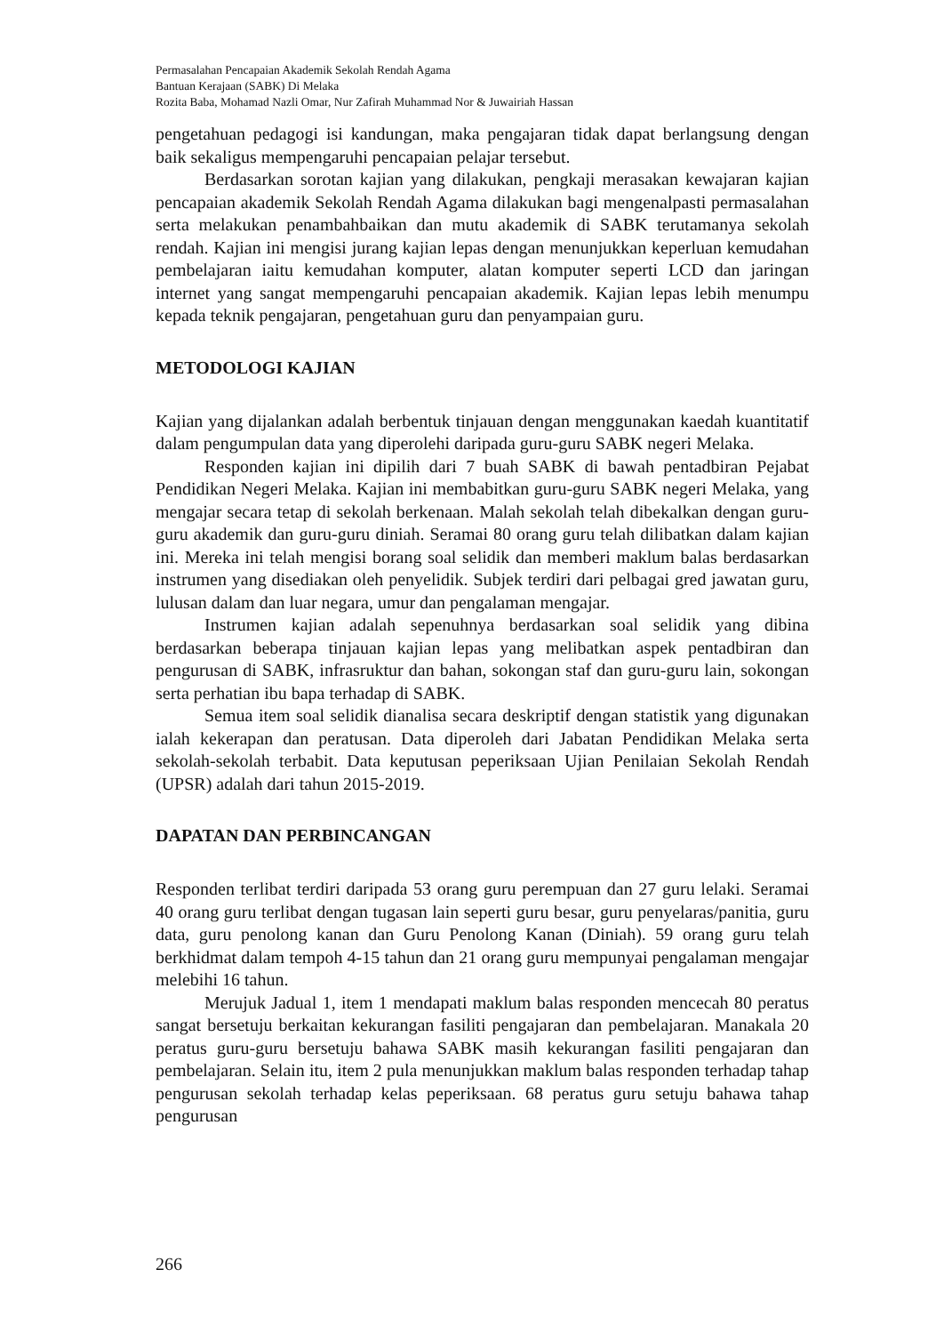Permasalahan Pencapaian Akademik Sekolah Rendah Agama
Bantuan Kerajaan (SABK) Di Melaka
Rozita Baba, Mohamad Nazli Omar, Nur Zafirah Muhammad Nor & Juwairiah Hassan
pengetahuan pedagogi isi kandungan, maka pengajaran tidak dapat berlangsung dengan baik sekaligus mempengaruhi pencapaian pelajar tersebut.
Berdasarkan sorotan kajian yang dilakukan, pengkaji merasakan kewajaran kajian pencapaian akademik Sekolah Rendah Agama dilakukan bagi mengenalpasti permasalahan serta melakukan penambahbaikan dan mutu akademik di SABK terutamanya sekolah rendah. Kajian ini mengisi jurang kajian lepas dengan menunjukkan keperluan kemudahan pembelajaran iaitu kemudahan komputer, alatan komputer seperti LCD dan jaringan internet yang sangat mempengaruhi pencapaian akademik. Kajian lepas lebih menumpu kepada teknik pengajaran, pengetahuan guru dan penyampaian guru.
METODOLOGI KAJIAN
Kajian yang dijalankan adalah berbentuk tinjauan dengan menggunakan kaedah kuantitatif dalam pengumpulan data yang diperolehi daripada guru-guru SABK negeri Melaka.
Responden kajian ini dipilih dari 7 buah SABK di bawah pentadbiran Pejabat Pendidikan Negeri Melaka. Kajian ini membabitkan guru-guru SABK negeri Melaka, yang mengajar secara tetap di sekolah berkenaan. Malah sekolah telah dibekalkan dengan guru-guru akademik dan guru-guru diniah. Seramai 80 orang guru telah dilibatkan dalam kajian ini. Mereka ini telah mengisi borang soal selidik dan memberi maklum balas berdasarkan instrumen yang disediakan oleh penyelidik. Subjek terdiri dari pelbagai gred jawatan guru, lulusan dalam dan luar negara, umur dan pengalaman mengajar.
Instrumen kajian adalah sepenuhnya berdasarkan soal selidik yang dibina berdasarkan beberapa tinjauan kajian lepas yang melibatkan aspek pentadbiran dan pengurusan di SABK, infrasruktur dan bahan, sokongan staf dan guru-guru lain, sokongan serta perhatian ibu bapa terhadap di SABK.
Semua item soal selidik dianalisa secara deskriptif dengan statistik yang digunakan ialah kekerapan dan peratusan. Data diperoleh dari Jabatan Pendidikan Melaka serta sekolah-sekolah terbabit. Data keputusan peperiksaan Ujian Penilaian Sekolah Rendah (UPSR) adalah dari tahun 2015-2019.
DAPATAN DAN PERBINCANGAN
Responden terlibat terdiri daripada 53 orang guru perempuan dan 27 guru lelaki. Seramai 40 orang guru terlibat dengan tugasan lain seperti guru besar, guru penyelaras/panitia, guru data, guru penolong kanan dan Guru Penolong Kanan (Diniah). 59 orang guru telah berkhidmat dalam tempoh 4-15 tahun dan 21 orang guru mempunyai pengalaman mengajar melebihi 16 tahun.
Merujuk Jadual 1, item 1 mendapati maklum balas responden mencecah 80 peratus sangat bersetuju berkaitan kekurangan fasiliti pengajaran dan pembelajaran. Manakala 20 peratus guru-guru bersetuju bahawa SABK masih kekurangan fasiliti pengajaran dan pembelajaran. Selain itu, item 2 pula menunjukkan maklum balas responden terhadap tahap pengurusan sekolah terhadap kelas peperiksaan. 68 peratus guru setuju bahawa tahap pengurusan
266